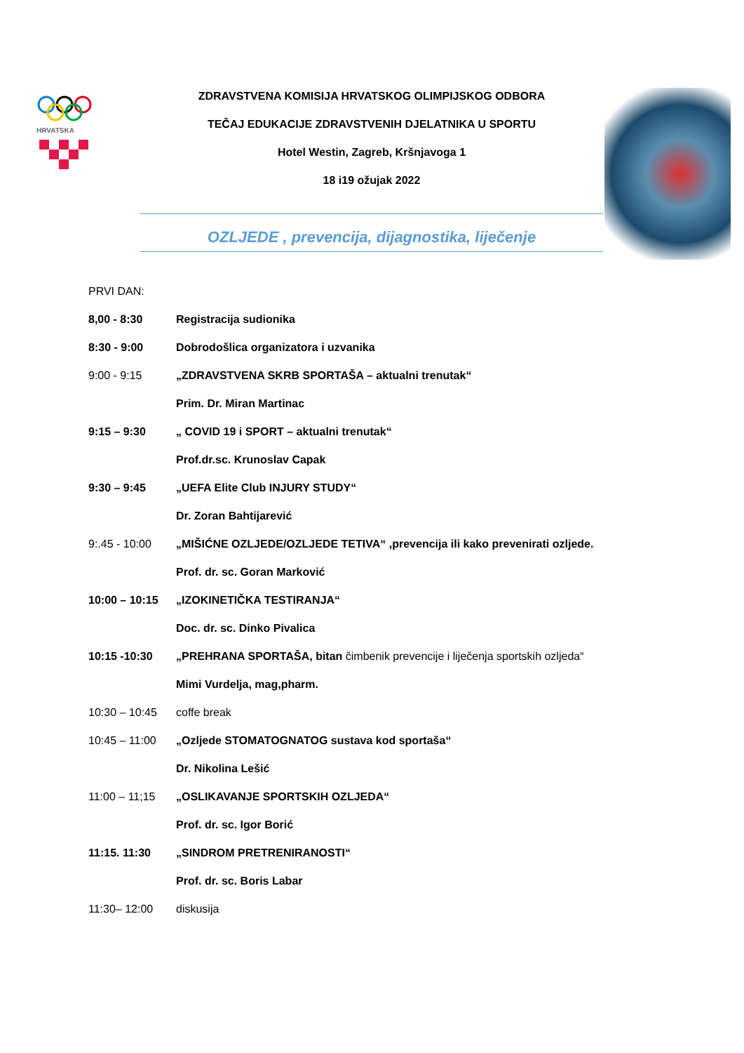HRVATSKA
ZDRAVSTVENA KOMISIJA HRVATSKOG OLIMPIJSKOG ODBORA
TEČAJ EDUKACIJE ZDRAVSTVENIH DJELATNIKA U SPORTU
Hotel Westin, Zagreb, Kršnjavoga 1
18 i19 ožujak 2022
OZLJEDE , prevencija, dijagnostika, liječenje
PRVI DAN:
8,00 - 8:30 Registracija sudionika
8:30 - 9:00 Dobrodošlica organizatora i uzvanika
9:00 - 9:15 „ZDRAVSTVENA SKRB SPORTAŠA – aktualni trenutak“
Prim. Dr. Miran Martinac
9:15 – 9:30 „ COVID 19 i SPORT – aktualni trenutak“
Prof.dr.sc. Krunoslav Capak
9:30 – 9:45 „UEFA Elite Club INJURY STUDY“
Dr. Zoran Bahtijarević
9:.45 - 10:00 „MIŠIĆNE OZLJEDE/OZLJEDE TETIVA“ ,prevencija ili kako prevenirati ozljede.
Prof. dr. sc. Goran Marković
10:00 – 10:15 „IZOKINETIČKA TESTIRANJA“
Doc. dr. sc. Dinko Pivalica
10:15 -10:30 „PREHRANA SPORTAŠA, bitan čimbenik prevencije i liječenja sportskih ozljeda“
Mimi Vurdelja, mag,pharm.
10:30 – 10:45 coffe break
10:45 – 11:00 „Ozljede STOMATOGNATOG sustava kod sportaša“
Dr. Nikolina Lešić
11:00 – 11;15 „OSLIKAVANJE SPORTSKIH OZLJEDA“
Prof. dr. sc. Igor Borić
11:15. 11:30 „SINDROM PRETRENIRANOSTI“
Prof. dr. sc. Boris Labar
11:30– 12:00 diskusija